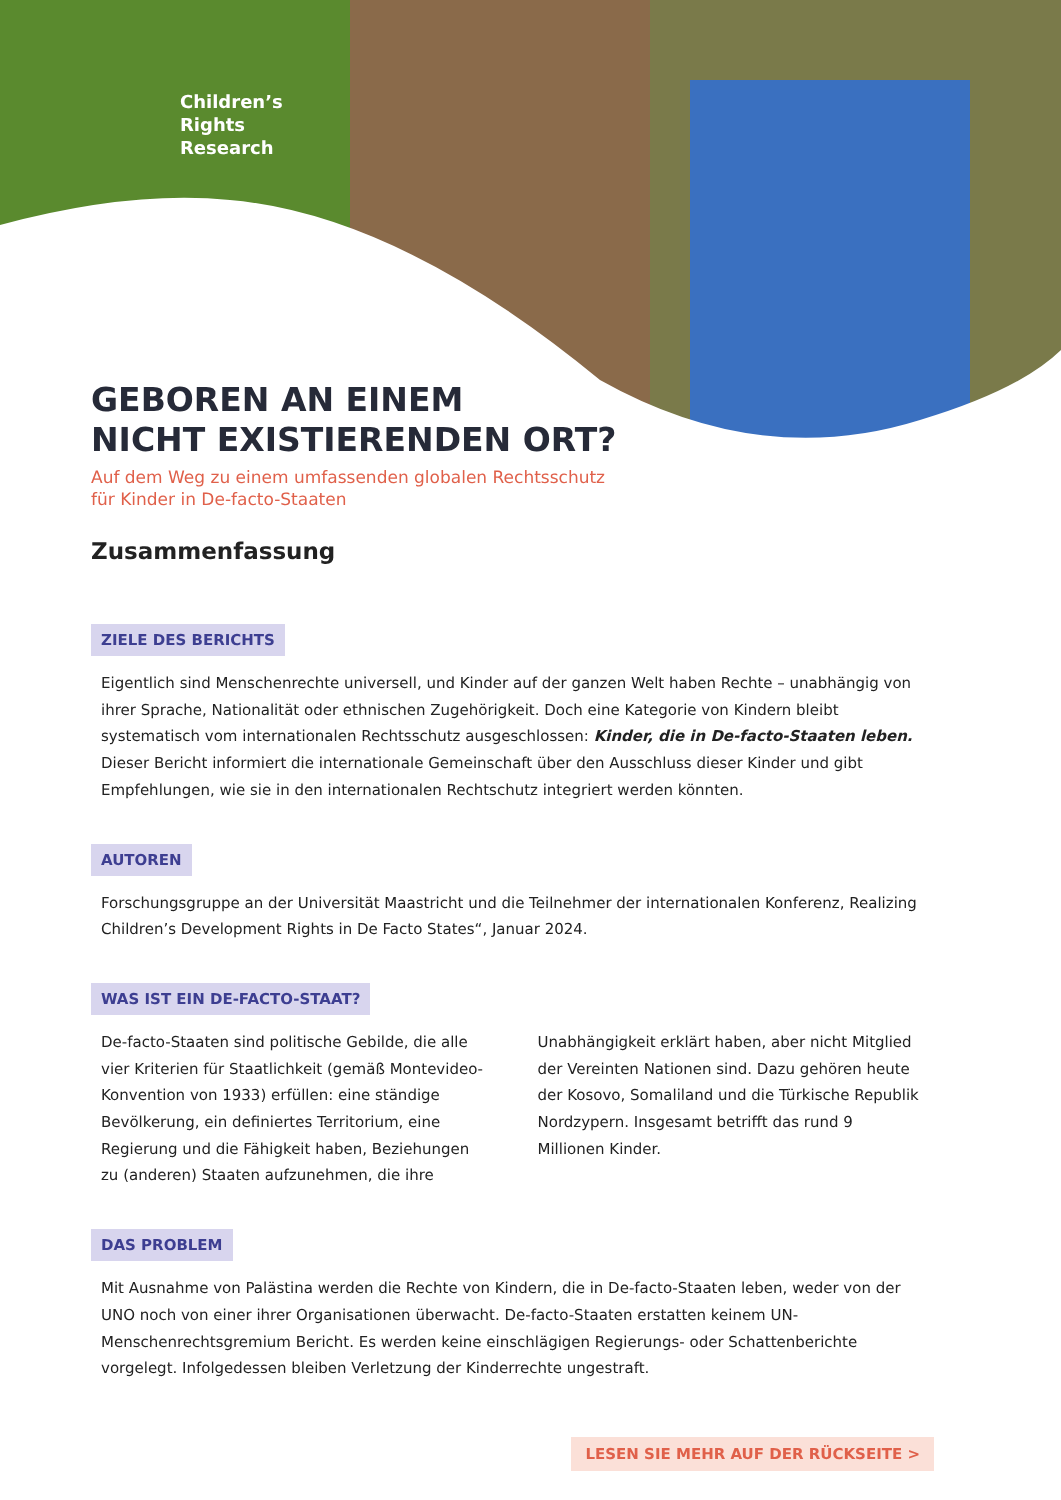Children’s
Rights
Research
GEBOREN AN EINEM
NICHT EXISTIERENDEN ORT?
Auf dem Weg zu einem umfassenden globalen Rechtsschutz
für Kinder in De-facto-Staaten
Zusammenfassung
ZIELE DES BERICHTS
Eigentlich sind Menschenrechte universell, und Kinder auf der ganzen Welt haben Rechte – unabhängig von ihrer Sprache, Nationalität oder ethnischen Zugehörigkeit. Doch eine Kategorie von Kindern bleibt systematisch vom internationalen Rechtsschutz ausgeschlossen: Kinder, die in De-facto-Staaten leben. Dieser Bericht informiert die internationale Gemeinschaft über den Ausschluss dieser Kinder und gibt Empfehlungen, wie sie in den internationalen Rechtschutz integriert werden könnten.
AUTOREN
Forschungsgruppe an der Universität Maastricht und die Teilnehmer der internationalen Konferenz, Realizing Children’s Development Rights in De Facto States“, Januar 2024.
WAS IST EIN DE-FACTO-STAAT?
De-facto-Staaten sind politische Gebilde, die alle vier Kriterien für Staatlichkeit (gemäß Montevideo-Konvention von 1933) erfüllen: eine ständige Bevölkerung, ein definiertes Territorium, eine Regierung und die Fähigkeit haben, Beziehungen zu (anderen) Staaten aufzunehmen, die ihre
Unabhängigkeit erklärt haben, aber nicht Mitglied der Vereinten Nationen sind. Dazu gehören heute der Kosovo, Somaliland und die Türkische Republik Nordzypern. Insgesamt betrifft das rund 9 Millionen Kinder.
DAS PROBLEM
Mit Ausnahme von Palästina werden die Rechte von Kindern, die in De-facto-Staaten leben, weder von der UNO noch von einer ihrer Organisationen überwacht. De-facto-Staaten erstatten keinem UN-Menschenrechtsgremium Bericht. Es werden keine einschlägigen Regierungs- oder Schattenberichte vorgelegt. Infolgedessen bleiben Verletzung der Kinderrechte ungestraft.
LESEN SIE MEHR AUF DER RÜCKSEITE >